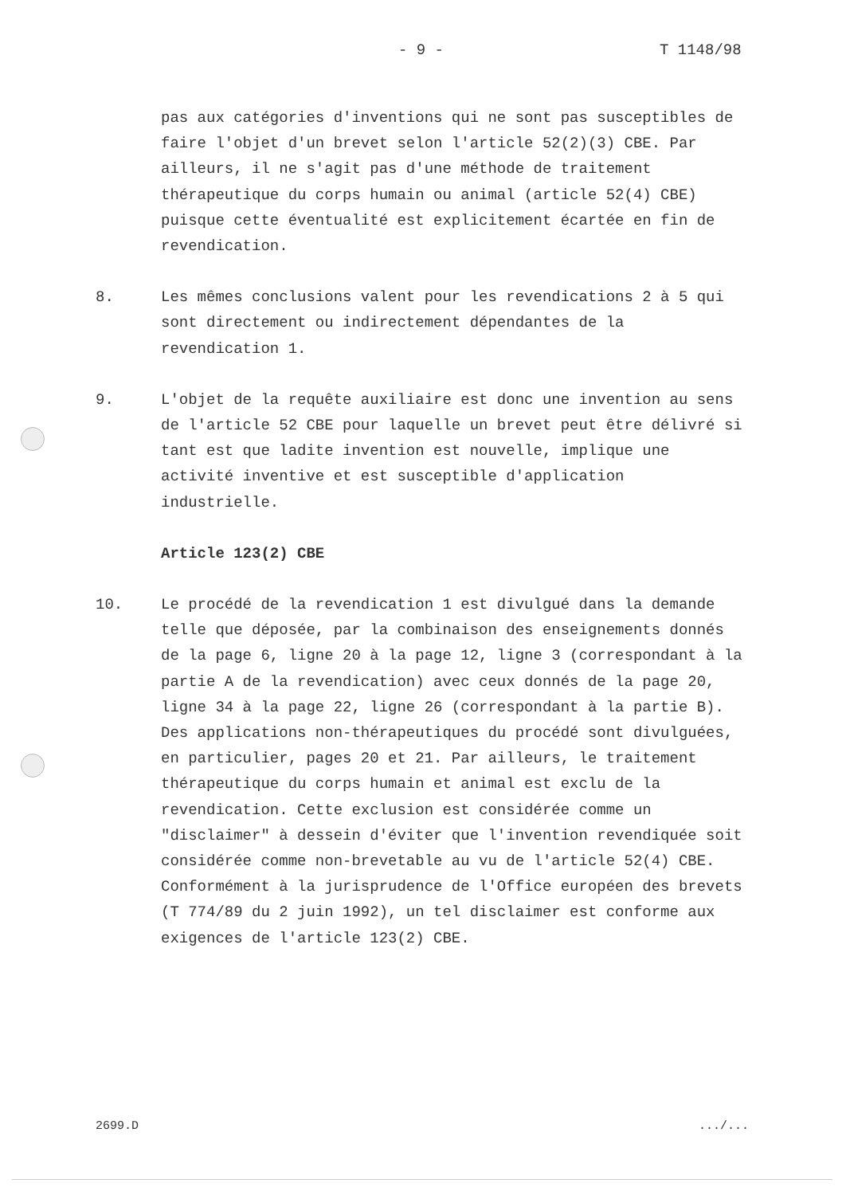- 9 - T 1148/98
pas aux catégories d'inventions qui ne sont pas susceptibles de faire l'objet d'un brevet selon l'article 52(2)(3) CBE. Par ailleurs, il ne s'agit pas d'une méthode de traitement thérapeutique du corps humain ou animal (article 52(4) CBE) puisque cette éventualité est explicitement écartée en fin de revendication.
8. Les mêmes conclusions valent pour les revendications 2 à 5 qui sont directement ou indirectement dépendantes de la revendication 1.
9. L'objet de la requête auxiliaire est donc une invention au sens de l'article 52 CBE pour laquelle un brevet peut être délivré si tant est que ladite invention est nouvelle, implique une activité inventive et est susceptible d'application industrielle.
Article 123(2) CBE
10. Le procédé de la revendication 1 est divulgué dans la demande telle que déposée, par la combinaison des enseignements donnés de la page 6, ligne 20 à la page 12, ligne 3 (correspondant à la partie A de la revendication) avec ceux donnés de la page 20, ligne 34 à la page 22, ligne 26 (correspondant à la partie B). Des applications non-thérapeutiques du procédé sont divulguées, en particulier, pages 20 et 21. Par ailleurs, le traitement thérapeutique du corps humain et animal est exclu de la revendication. Cette exclusion est considérée comme un "disclaimer" à dessein d'éviter que l'invention revendiquée soit considérée comme non-brevetable au vu de l'article 52(4) CBE. Conformément à la jurisprudence de l'Office européen des brevets (T 774/89 du 2 juin 1992), un tel disclaimer est conforme aux exigences de l'article 123(2) CBE.
2699.D .../...